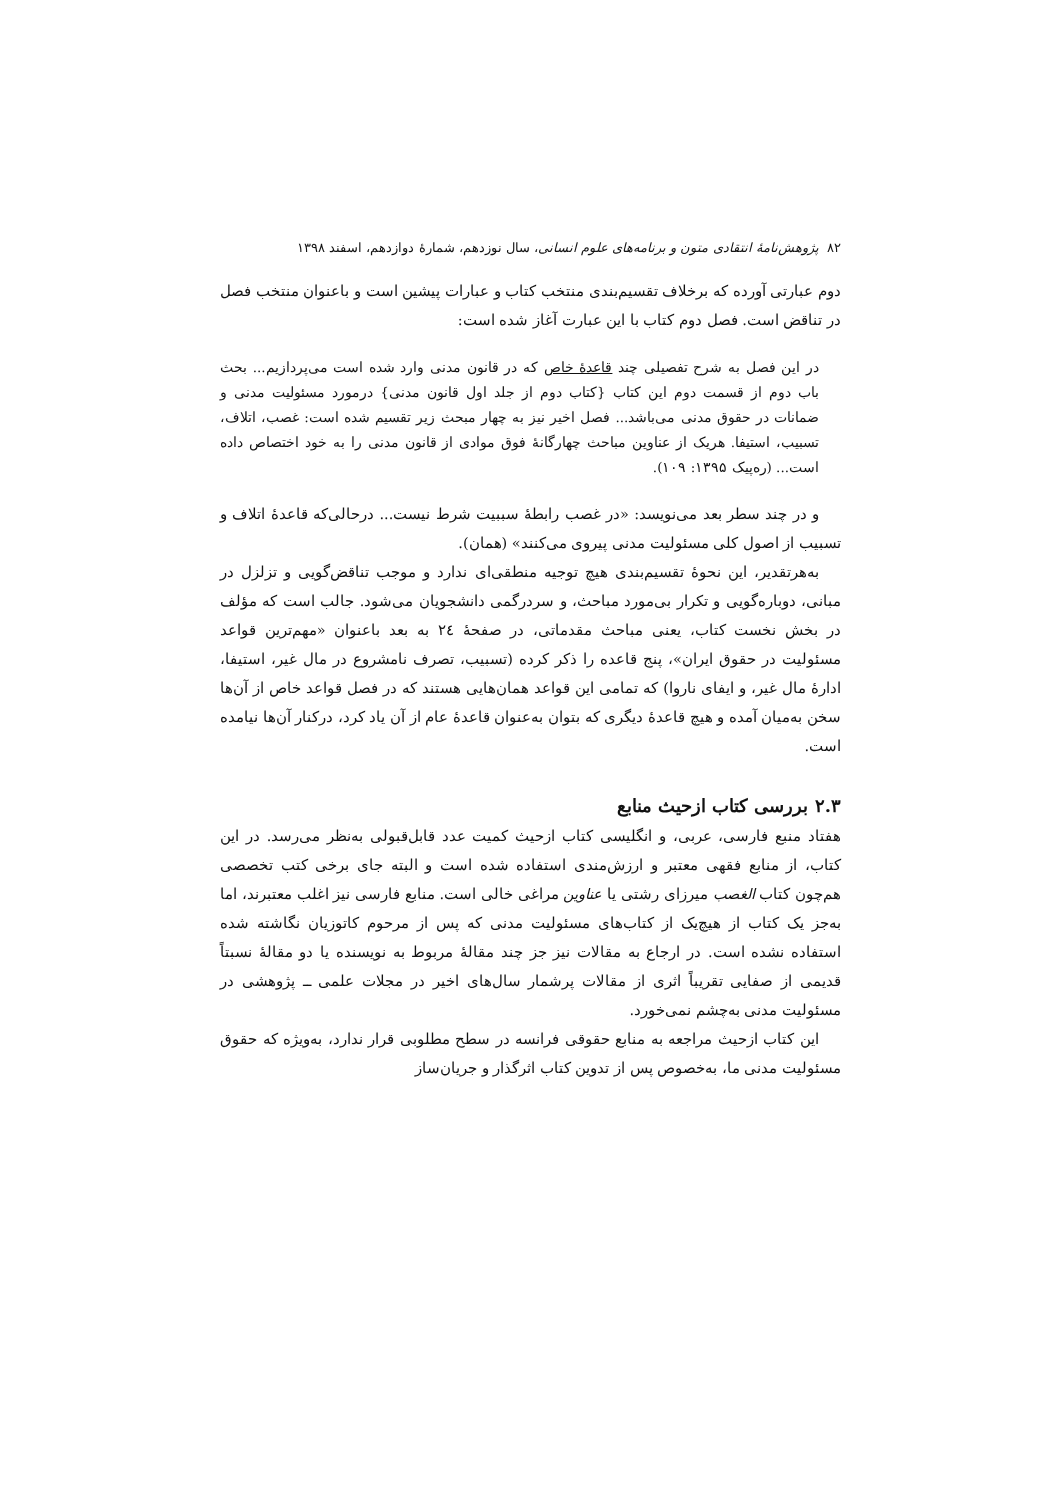۸۲ پژوهش‌نامهٔ انتقادی متون و برنامه‌های علوم انسانی، سال نوزدهم، شمارهٔ دوازدهم، اسفند ۱۳۹۸
دوم عبارتی آورده که برخلاف تقسیم‌بندی منتخب کتاب و عبارات پیشین است و باعنوان منتخب فصل در تناقض است. فصل دوم کتاب با این عبارت آغاز شده است:
در این فصل به شرح تفصیلی چند قاعدهٔ خاص که در قانون مدنی وارد شده است می‌پردازیم... بحث باب دوم از قسمت دوم این کتاب {کتاب دوم از جلد اول قانون مدنی} درمورد مسئولیت مدنی و ضمانات در حقوق مدنی می‌باشد... فصل اخیر نیز به چهار مبحث زیر تقسیم شده است: غصب، اتلاف، تسبیب، استیفا. هریک از عناوین مباحث چهارگانهٔ فوق موادی از قانون مدنی را به خود اختصاص داده است... (ره‌پیک ۱۳۹۵: ۱۰۹).
و در چند سطر بعد می‌نویسد: «در غصب رابطهٔ سببیت شرط نیست... درحالی‌که قاعدهٔ اتلاف و تسبیب از اصول کلی مسئولیت مدنی پیروی می‌کنند» (همان).
به‌هرتقدیر، این نحوهٔ تقسیم‌بندی هیچ توجیه منطقی‌ای ندارد و موجب تناقض‌گویی و تزلزل در مبانی، دوباره‌گویی و تکرار بی‌مورد مباحث، و سردرگمی دانشجویان می‌شود. جالب است که مؤلف در بخش نخست کتاب، یعنی مباحث مقدماتی، در صفحهٔ ۲٤ به بعد باعنوان «مهم‌ترین قواعد مسئولیت در حقوق ایران»، پنج قاعده را ذکر کرده (تسبیب، تصرف نامشروع در مال غیر، استیفا، ادارهٔ مال غیر، و ایفای ناروا) که تمامی این قواعد همان‌هایی هستند که در فصل قواعد خاص از آن‌ها سخن به‌میان آمده و هیچ قاعدهٔ دیگری که بتوان به‌عنوان قاعدهٔ عام از آن یاد کرد، درکنار آن‌ها نیامده است.
۲.۳ بررسی کتاب ازحیث منابع
هفتاد منبع فارسی، عربی، و انگلیسی کتاب ازحیث کمیت عدد قابل‌قبولی به‌نظر می‌رسد. در این کتاب، از منابع فقهی معتبر و ارزش‌مندی استفاده شده است و البته جای برخی کتب تخصصی هم‌چون کتاب الغصب میرزای رشتی یا عناوین مراغی خالی است. منابع فارسی نیز اغلب معتبرند، اما به‌جز یک کتاب از هیچ‌یک از کتاب‌های مسئولیت مدنی که پس از مرحوم کاتوزیان نگاشته شده استفاده نشده است. در ارجاع به مقالات نیز جز چند مقالهٔ مربوط به نویسنده یا دو مقالهٔ نسبتاً قدیمی از صفایی تقریباً اثری از مقالات پرشمار سال‌های اخیر در مجلات علمی ــ پژوهشی در مسئولیت مدنی به‌چشم نمی‌خورد.
این کتاب ازحیث مراجعه به منابع حقوقی فرانسه در سطح مطلوبی قرار ندارد، به‌ویژه که حقوق مسئولیت مدنی ما، به‌خصوص پس از تدوین کتاب اثرگذار و جریان‌ساز